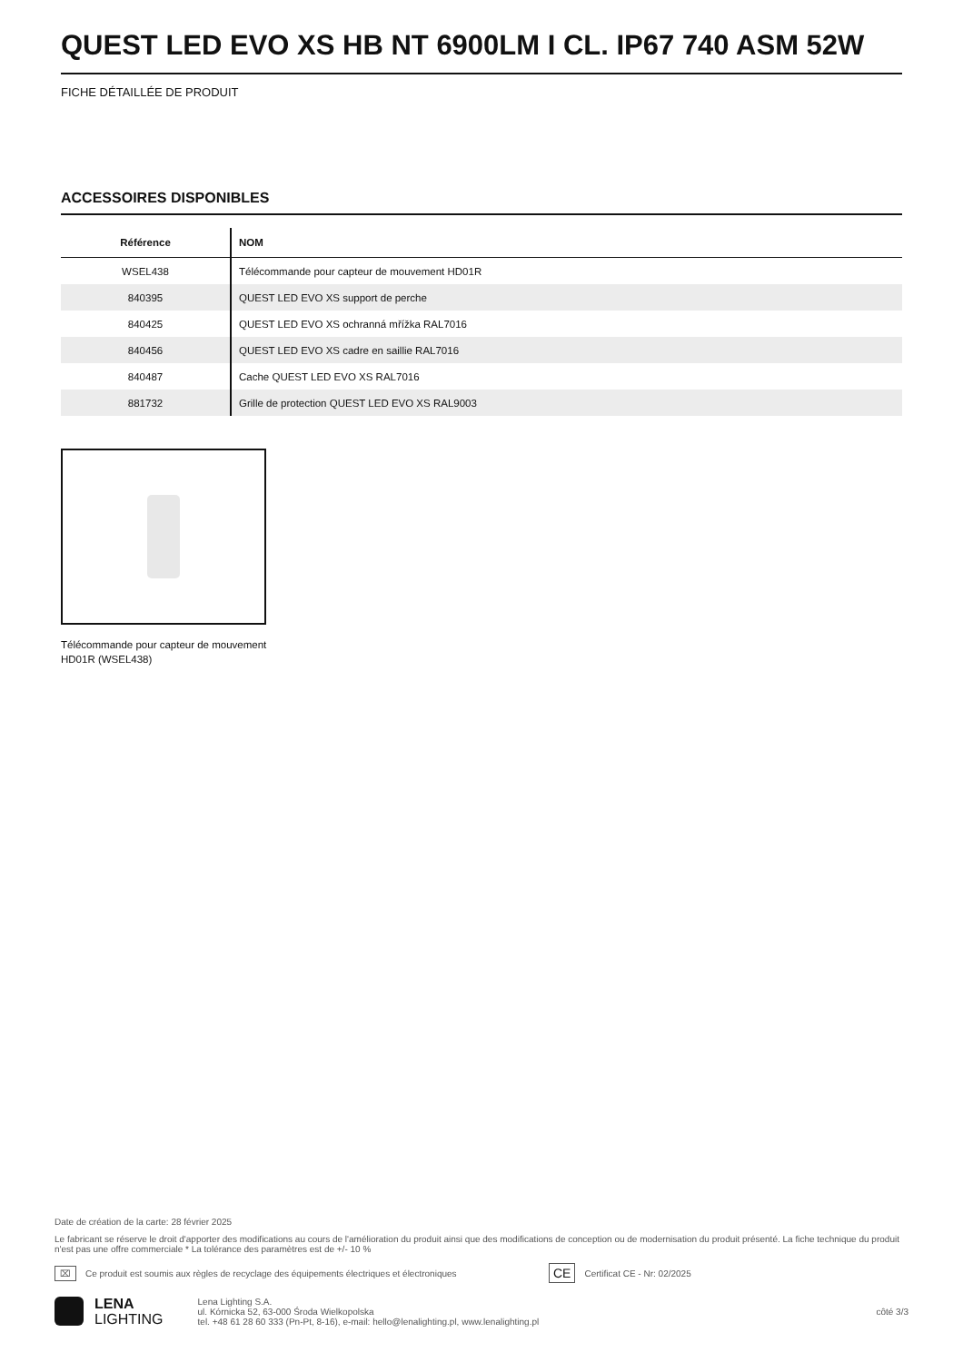QUEST LED EVO XS HB NT 6900LM I CL. IP67 740 ASM 52W
FICHE DÉTAILLÉE DE PRODUIT
ACCESSOIRES DISPONIBLES
| Référence | NOM |
| --- | --- |
| WSEL438 | Télécommande pour capteur de mouvement HD01R |
| 840395 | QUEST LED EVO XS support de perche |
| 840425 | QUEST LED EVO XS ochranná mřížka RAL7016 |
| 840456 | QUEST LED EVO XS cadre en saillie RAL7016 |
| 840487 | Cache QUEST LED EVO XS RAL7016 |
| 881732 | Grille de protection QUEST LED EVO XS RAL9003 |
Télécommande pour capteur de mouvement HD01R (WSEL438)
Date de création de la carte: 28 février 2025
Le fabricant se réserve le droit d'apporter des modifications au cours de l'amélioration du produit ainsi que des modifications de conception ou de modernisation du produit présenté. La fiche technique du produit n'est pas une offre commerciale * La tolérance des paramètres est de +/- 10 %
⌧ Ce produit est soumis aux règles de recyclage des équipements électriques et électroniques CE Certificat CE - Nr: 02/2025
LENA
LIGHTING
Lena Lighting S.A.
ul. Kórnicka 52, 63-000 Środa Wielkopolska
tel. +48 61 28 60 333 (Pn-Pt, 8-16), e-mail: hello@lenalighting.pl, www.lenalighting.pl
côté 3/3